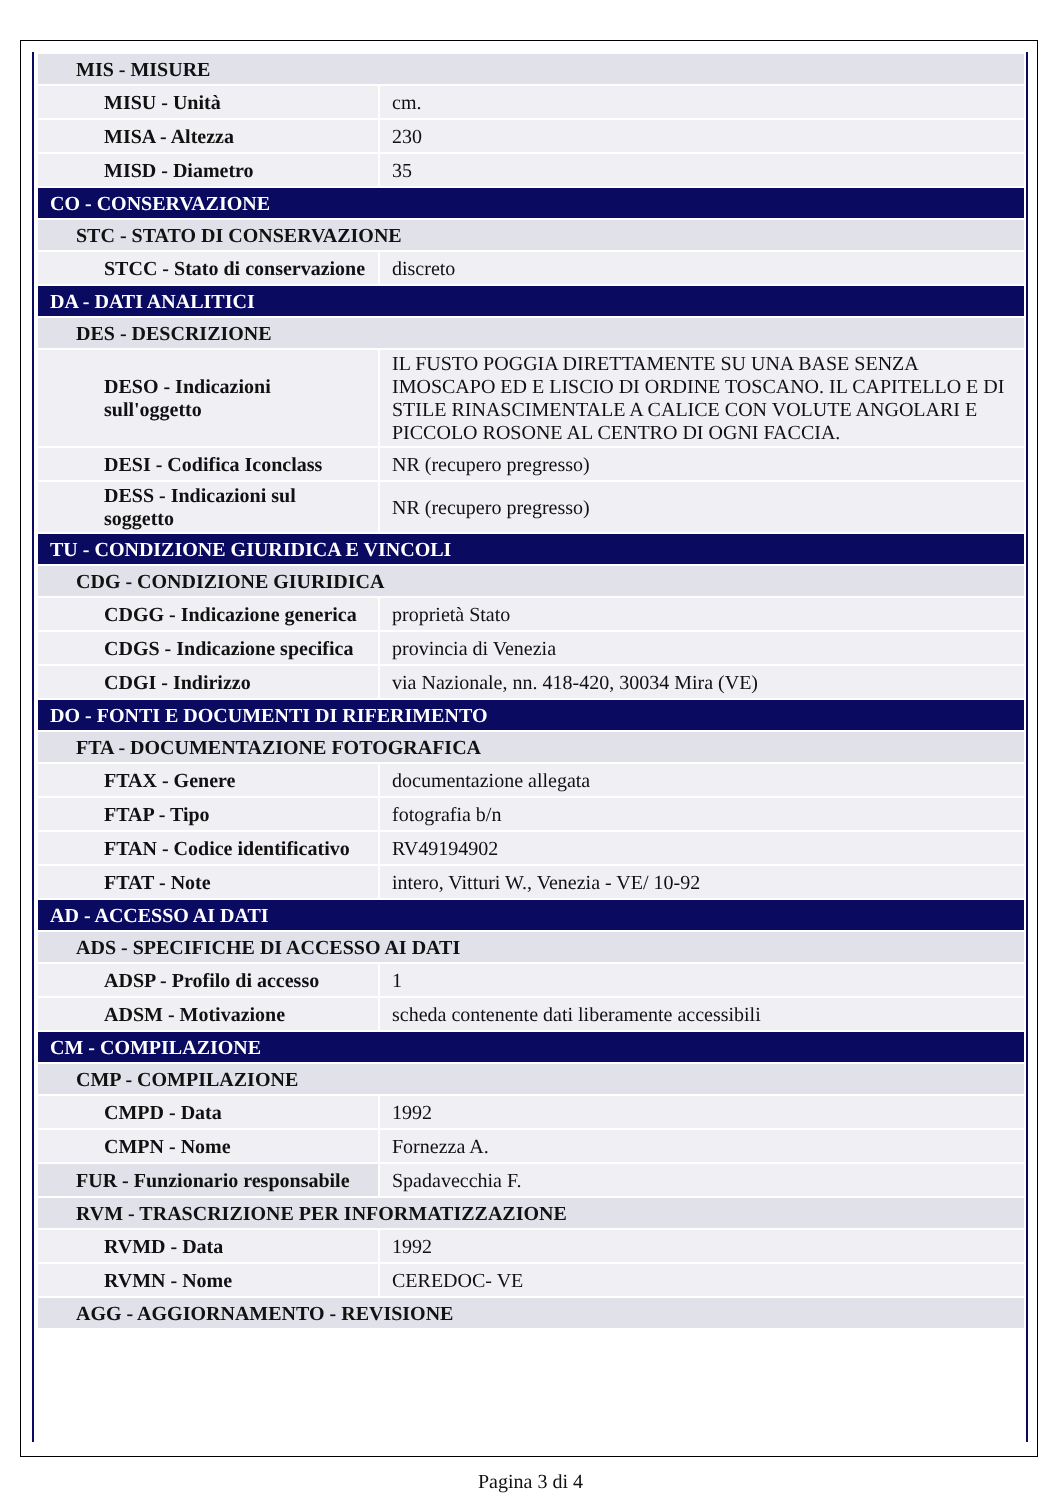| MIS - MISURE | |
| MISU - Unità | cm. |
| MISA - Altezza | 230 |
| MISD - Diametro | 35 |
| CO - CONSERVAZIONE | |
| STC - STATO DI CONSERVAZIONE | |
| STCC - Stato di conservazione | discreto |
| DA - DATI ANALITICI | |
| DES - DESCRIZIONE | |
| DESO - Indicazioni sull'oggetto | IL FUSTO POGGIA DIRETTAMENTE SU UNA BASE SENZA IMOSCAPO ED E LISCIO DI ORDINE TOSCANO. IL CAPITELLO E DI STILE RINASCIMENTALE A CALICE CON VOLUTE ANGOLARI E PICCOLO ROSONE AL CENTRO DI OGNI FACCIA. |
| DESI - Codifica Iconclass | NR (recupero pregresso) |
| DESS - Indicazioni sul soggetto | NR (recupero pregresso) |
| TU - CONDIZIONE GIURIDICA E VINCOLI | |
| CDG - CONDIZIONE GIURIDICA | |
| CDGG - Indicazione generica | proprietà Stato |
| CDGS - Indicazione specifica | provincia di Venezia |
| CDGI - Indirizzo | via Nazionale, nn. 418-420, 30034 Mira (VE) |
| DO - FONTI E DOCUMENTI DI RIFERIMENTO | |
| FTA - DOCUMENTAZIONE FOTOGRAFICA | |
| FTAX - Genere | documentazione allegata |
| FTAP - Tipo | fotografia b/n |
| FTAN - Codice identificativo | RV49194902 |
| FTAT - Note | intero, Vitturi W., Venezia - VE/ 10-92 |
| AD - ACCESSO AI DATI | |
| ADS - SPECIFICHE DI ACCESSO AI DATI | |
| ADSP - Profilo di accesso | 1 |
| ADSM - Motivazione | scheda contenente dati liberamente accessibili |
| CM - COMPILAZIONE | |
| CMP - COMPILAZIONE | |
| CMPD - Data | 1992 |
| CMPN - Nome | Fornezza A. |
| FUR - Funzionario responsabile | Spadavecchia F. |
| RVM - TRASCRIZIONE PER INFORMATIZZAZIONE | |
| RVMD - Data | 1992 |
| RVMN - Nome | CEREDOC- VE |
| AGG - AGGIORNAMENTO - REVISIONE | |
Pagina 3 di 4